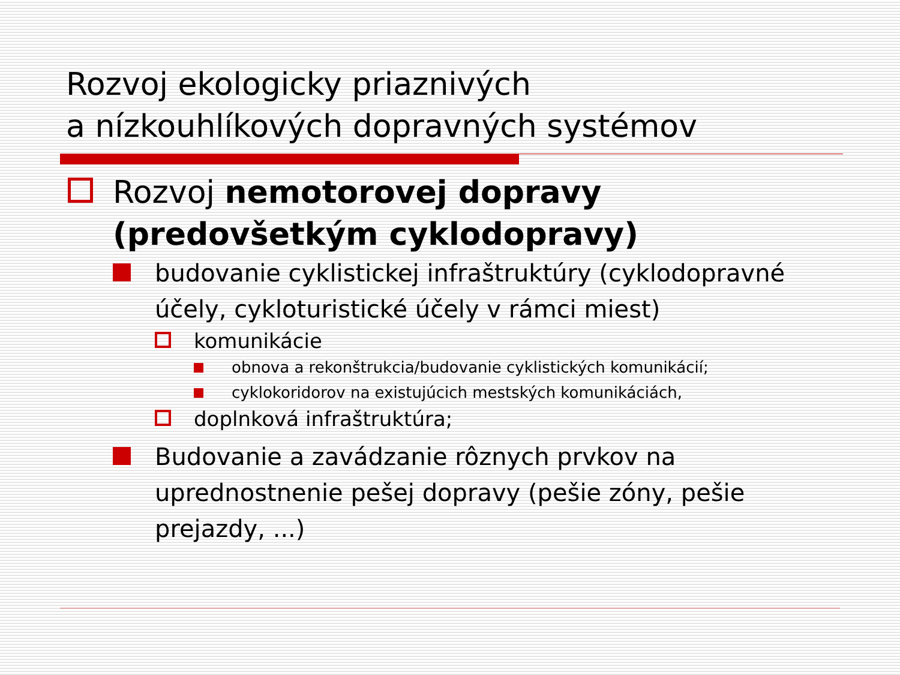Rozvoj ekologicky priaznivých
a nízkouhlíkových dopravných systémov
Rozvoj nemotorovej dopravy (predovšetkým cyklodopravy)
budovanie cyklistickej infraštruktúry (cyklodopravné účely, cykloturistické účely v rámci miest)
komunikácie
obnova a rekonštrukcia/budovanie cyklistických komunikácií;
cyklokoridorov na existujúcich mestských komunikáciách,
doplnková infraštruktúra;
Budovanie a zavádzanie rôznych prvkov na uprednostnenie pešej dopravy (pešie zóny, pešie prejazdy, ...)